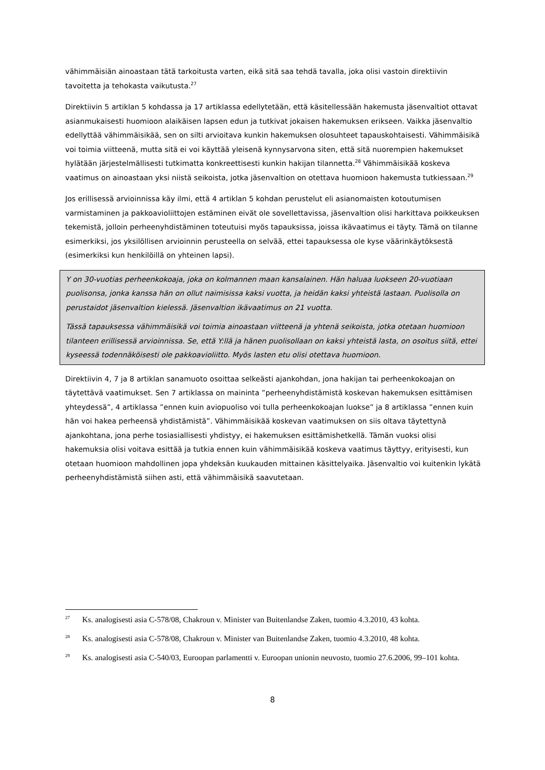vähimmäisiän ainoastaan tätä tarkoitusta varten, eikä sitä saa tehdä tavalla, joka olisi vastoin direktiivin tavoitetta ja tehokasta vaikutusta.<sup>27</sup>
Direktiivin 5 artiklan 5 kohdassa ja 17 artiklassa edellytetään, että käsitellessään hakemusta jäsenvaltiot ottavat asianmukaisesti huomioon alaikäisen lapsen edun ja tutkivat jokaisen hakemuksen erikseen. Vaikka jäsenvaltio edellyttää vähimmäisikää, sen on silti arvioitava kunkin hakemuksen olosuhteet tapauskohtaisesti. Vähimmäisikä voi toimia viitteenä, mutta sitä ei voi käyttää yleisenä kynnysarvona siten, että sitä nuorempien hakemukset hylätään järjestelmällisesti tutkimatta konkreettisesti kunkin hakijan tilannetta.<sup>28</sup> Vähimmäisikää koskeva vaatimus on ainoastaan yksi niistä seikoista, jotka jäsenvaltion on otettava huomioon hakemusta tutkiessaan.<sup>29</sup>
Jos erillisessä arvioinnissa käy ilmi, että 4 artiklan 5 kohdan perustelut eli asianomaisten kotoutumisen varmistaminen ja pakkoavioliittojen estäminen eivät ole sovellettavissa, jäsenvaltion olisi harkittava poikkeuksen tekemistä, jolloin perheenyhdistäminen toteutuisi myös tapauksissa, joissa ikävaatimus ei täyty. Tämä on tilanne esimerkiksi, jos yksilöllisen arvioinnin perusteella on selvää, ettei tapauksessa ole kyse väärinkäytöksestä (esimerkiksi kun henkilöillä on yhteinen lapsi).
Y on 30-vuotias perheenkokoaja, joka on kolmannen maan kansalainen. Hän haluaa luokseen 20-vuotiaan puolisonsa, jonka kanssa hän on ollut naimisissa kaksi vuotta, ja heidän kaksi yhteistä lastaan. Puolisolla on perustaidot jäsenvaltion kielessä. Jäsenvaltion ikävaatimus on 21 vuotta.
Tässä tapauksessa vähimmäisikä voi toimia ainoastaan viitteenä ja yhtenä seikoista, jotka otetaan huomioon tilanteen erillisessä arvioinnissa. Se, että Y:llä ja hänen puolisollaan on kaksi yhteistä lasta, on osoitus siitä, ettei kyseessä todennäköisesti ole pakkoavioliitto. Myös lasten etu olisi otettava huomioon.
Direktiivin 4, 7 ja 8 artiklan sanamuoto osoittaa selkeästi ajankohdan, jona hakijan tai perheenkokoajan on täytettävä vaatimukset. Sen 7 artiklassa on maininta ”perheenyhdistämistä koskevan hakemuksen esittämisen yhteydessä”, 4 artiklassa ”ennen kuin aviopuoliso voi tulla perheenkokoajan luokse” ja 8 artiklassa ”ennen kuin hän voi hakea perheensä yhdistämistä”. Vähimmäisikää koskevan vaatimuksen on siis oltava täytettynä ajankohtana, jona perhe tosiasiallisesti yhdistyy, ei hakemuksen esittämishetkellä. Tämän vuoksi olisi hakemuksia olisi voitava esittää ja tutkia ennen kuin vähimmäisikää koskeva vaatimus täyttyy, erityisesti, kun otetaan huomioon mahdollinen jopa yhdeksän kuukauden mittainen käsittelyaika. Jäsenvaltio voi kuitenkin lykätä perheenyhdistämistä siihen asti, että vähimmäisikä saavutetaan.
<sup>27</sup> Ks. analogisesti asia C-578/08, Chakroun v. Minister van Buitenlandse Zaken, tuomio 4.3.2010, 43 kohta.
<sup>28</sup> Ks. analogisesti asia C-578/08, Chakroun v. Minister van Buitenlandse Zaken, tuomio 4.3.2010, 48 kohta.
<sup>29</sup> Ks. analogisesti asia C-540/03, Euroopan parlamentti v. Euroopan unionin neuvosto, tuomio 27.6.2006, 99–101 kohta.
8